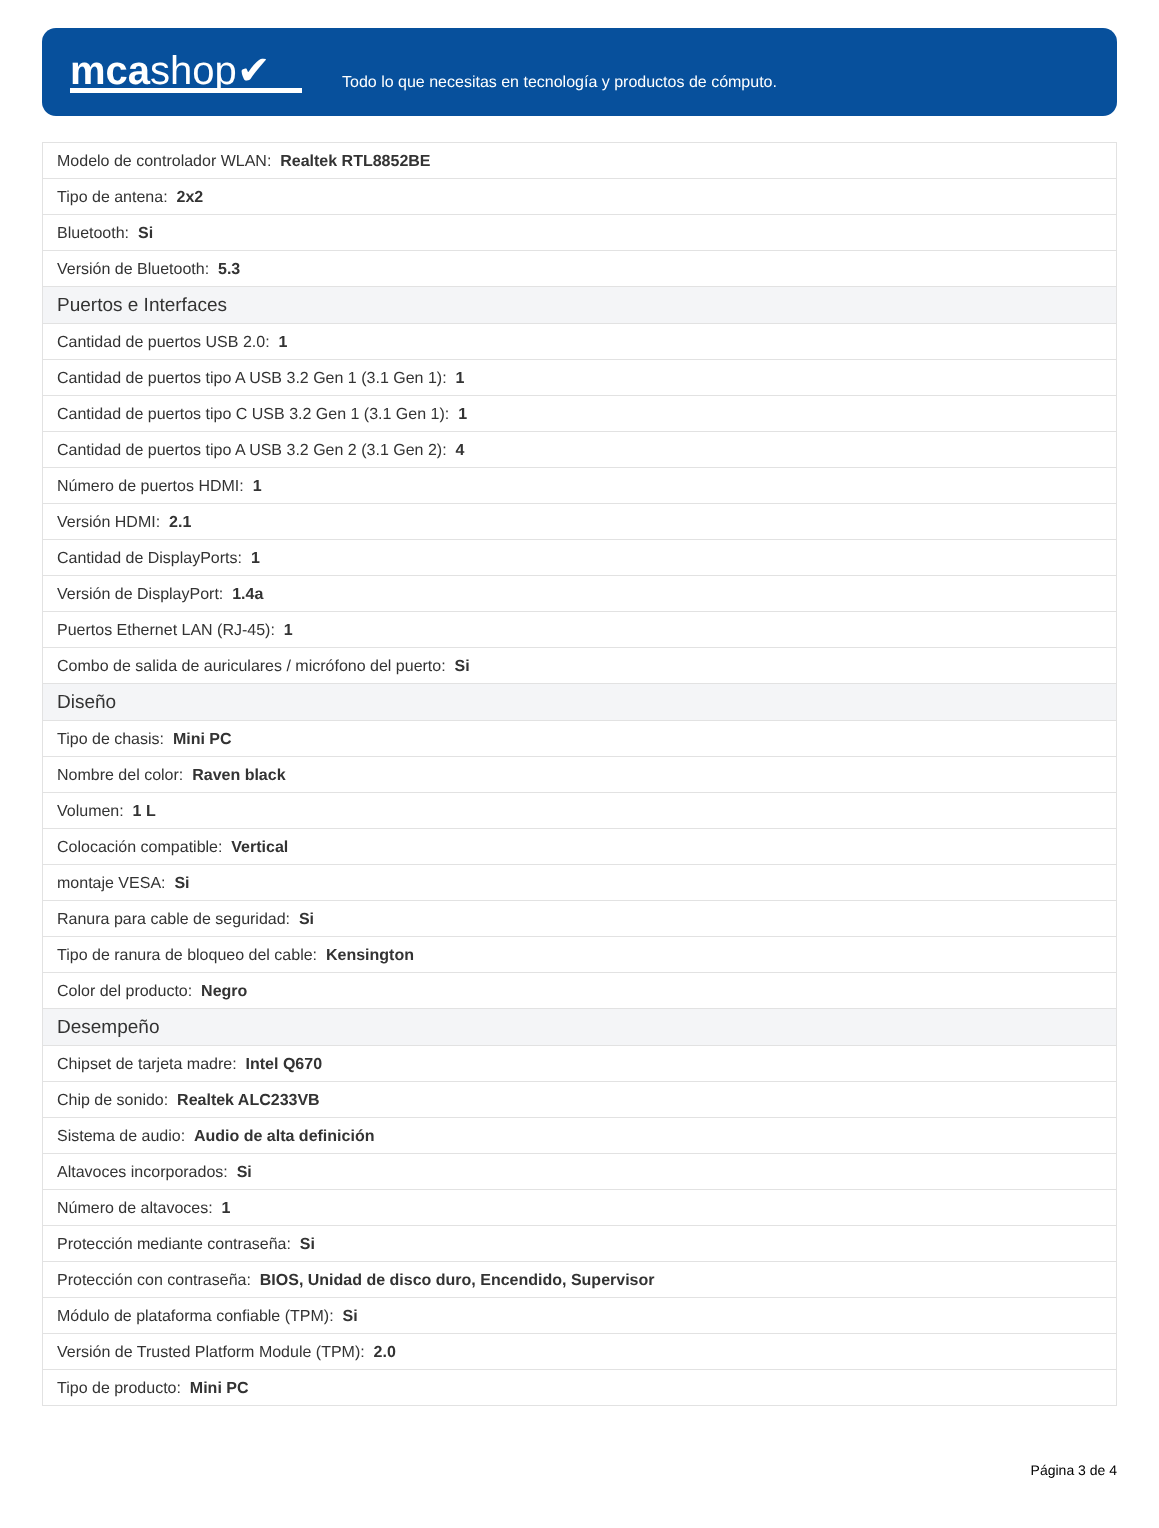mcashop✔
Todo lo que necesitas en tecnología y productos de cómputo.
| Modelo de controlador WLAN: Realtek RTL8852BE |
| Tipo de antena: 2x2 |
| Bluetooth: Si |
| Versión de Bluetooth: 5.3 |
| Puertos e Interfaces |
| Cantidad de puertos USB 2.0: 1 |
| Cantidad de puertos tipo A USB 3.2 Gen 1 (3.1 Gen 1): 1 |
| Cantidad de puertos tipo C USB 3.2 Gen 1 (3.1 Gen 1): 1 |
| Cantidad de puertos tipo A USB 3.2 Gen 2 (3.1 Gen 2): 4 |
| Número de puertos HDMI: 1 |
| Versión HDMI: 2.1 |
| Cantidad de DisplayPorts: 1 |
| Versión de DisplayPort: 1.4a |
| Puertos Ethernet LAN (RJ-45): 1 |
| Combo de salida de auriculares / micrófono del puerto: Si |
| Diseño |
| Tipo de chasis: Mini PC |
| Nombre del color: Raven black |
| Volumen: 1 L |
| Colocación compatible: Vertical |
| montaje VESA: Si |
| Ranura para cable de seguridad: Si |
| Tipo de ranura de bloqueo del cable: Kensington |
| Color del producto: Negro |
| Desempeño |
| Chipset de tarjeta madre: Intel Q670 |
| Chip de sonido: Realtek ALC233VB |
| Sistema de audio: Audio de alta definición |
| Altavoces incorporados: Si |
| Número de altavoces: 1 |
| Protección mediante contraseña: Si |
| Protección con contraseña: BIOS, Unidad de disco duro, Encendido, Supervisor |
| Módulo de plataforma confiable (TPM): Si |
| Versión de Trusted Platform Module (TPM): 2.0 |
| Tipo de producto: Mini PC |
Página 3 de 4